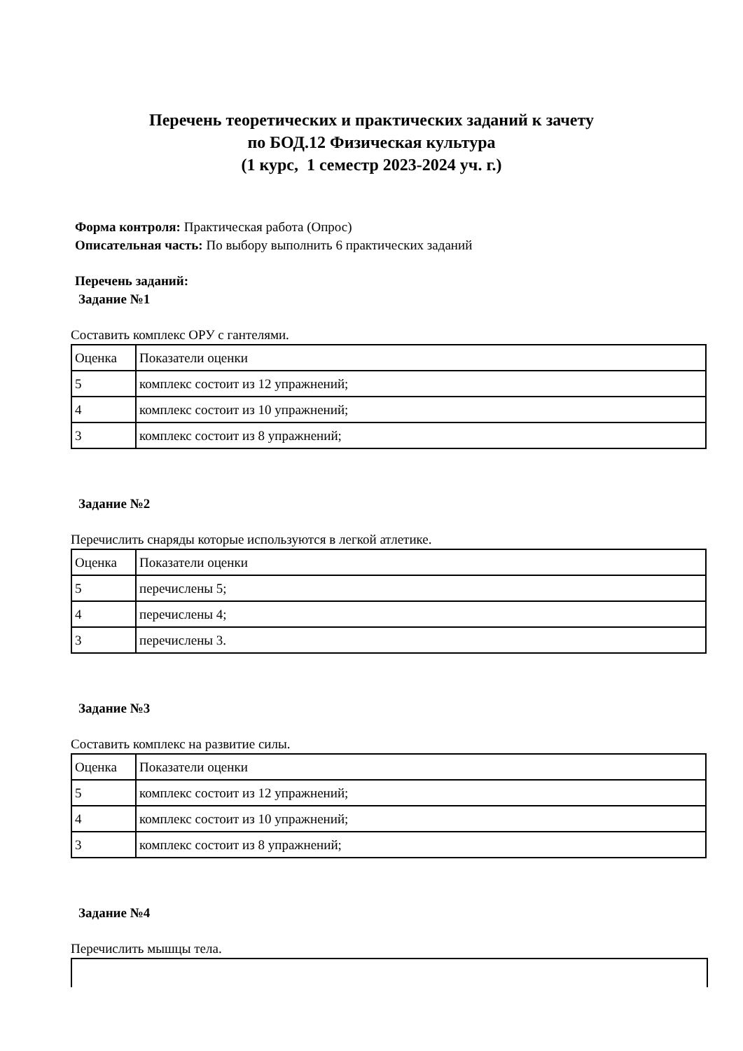Перечень теоретических и практических заданий к зачету
по БОД.12 Физическая культура
(1 курс, 1 семестр 2023-2024 уч. г.)
Форма контроля: Практическая работа (Опрос)
Описательная часть: По выбору выполнить 6 практических заданий
Перечень заданий:
Задание №1
Составить комплекс ОРУ с гантелями.
| Оценка | Показатели оценки |
| 5 | комплекс состоит из 12 упражнений; |
| 4 | комплекс состоит из 10 упражнений; |
| 3 | комплекс состоит из 8 упражнений; |
Задание №2
Перечислить снаряды которые используются в легкой атлетике.
| Оценка | Показатели оценки |
| 5 | перечислены 5; |
| 4 | перечислены 4; |
| 3 | перечислены 3. |
Задание №3
Составить комплекс на развитие силы.
| Оценка | Показатели оценки |
| 5 | комплекс состоит из 12 упражнений; |
| 4 | комплекс состоит из 10 упражнений; |
| 3 | комплекс состоит из 8 упражнений; |
Задание №4
Перечислить мышцы тела.